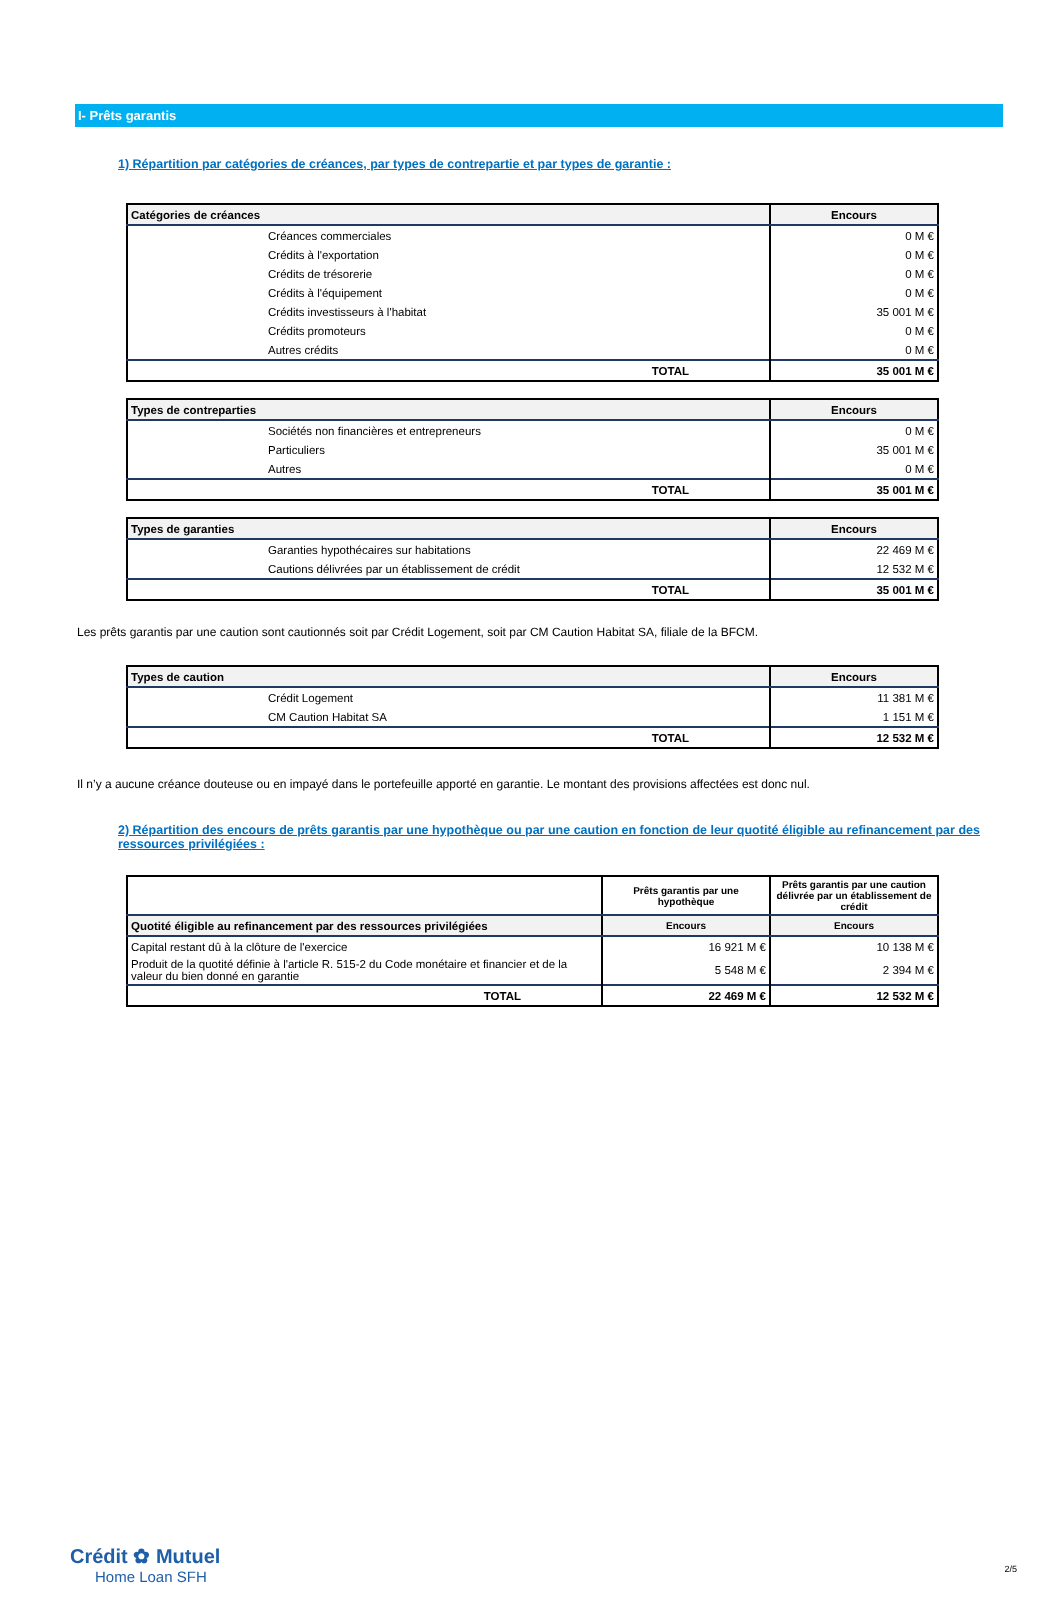I- Prêts garantis
1) Répartition par catégories de créances, par types de contrepartie et par types de garantie :
| Catégories de créances | Encours |
| --- | --- |
| Créances commerciales | 0 M € |
| Crédits à l'exportation | 0 M € |
| Crédits de trésorerie | 0 M € |
| Crédits à l'équipement | 0 M € |
| Crédits investisseurs à l'habitat | 35 001 M € |
| Crédits promoteurs | 0 M € |
| Autres crédits | 0 M € |
| TOTAL | 35 001 M € |
| Types de contreparties | Encours |
| --- | --- |
| Sociétés non financières et entrepreneurs | 0 M € |
| Particuliers | 35 001 M € |
| Autres | 0 M € |
| TOTAL | 35 001 M € |
| Types de garanties | Encours |
| --- | --- |
| Garanties hypothécaires sur habitations | 22 469 M € |
| Cautions délivrées par un établissement de crédit | 12 532 M € |
| TOTAL | 35 001 M € |
Les prêts garantis par une caution sont cautionnés soit par Crédit Logement, soit par CM Caution Habitat SA, filiale de la BFCM.
| Types de caution | Encours |
| --- | --- |
| Crédit Logement | 11 381 M € |
| CM Caution Habitat SA | 1 151 M € |
| TOTAL | 12 532 M € |
Il n’y a aucune créance douteuse ou en impayé dans le portefeuille apporté en garantie. Le montant des provisions affectées est donc nul.
2) Répartition des encours de prêts garantis par une hypothèque ou par une caution en fonction de leur quotité éligible au refinancement par des ressources privilégiées :
| | Prêts garantis par une hypothèque | Prêts garantis par une caution délivrée par un établissement de crédit |
| Quotité éligible au refinancement par des ressources privilégiées | Encours | Encours |
| Capital restant dû à la clôture de l'exercice | 16 921 M € | 10 138 M € |
| Produit de la quotité définie à l'article R. 515-2 du Code monétaire et financier et de la valeur du bien donné en garantie | 5 548 M € | 2 394 M € |
| TOTAL | 22 469 M € | 12 532 M € |
Crédit ✿ Mutuel
Home Loan SFH
2/5